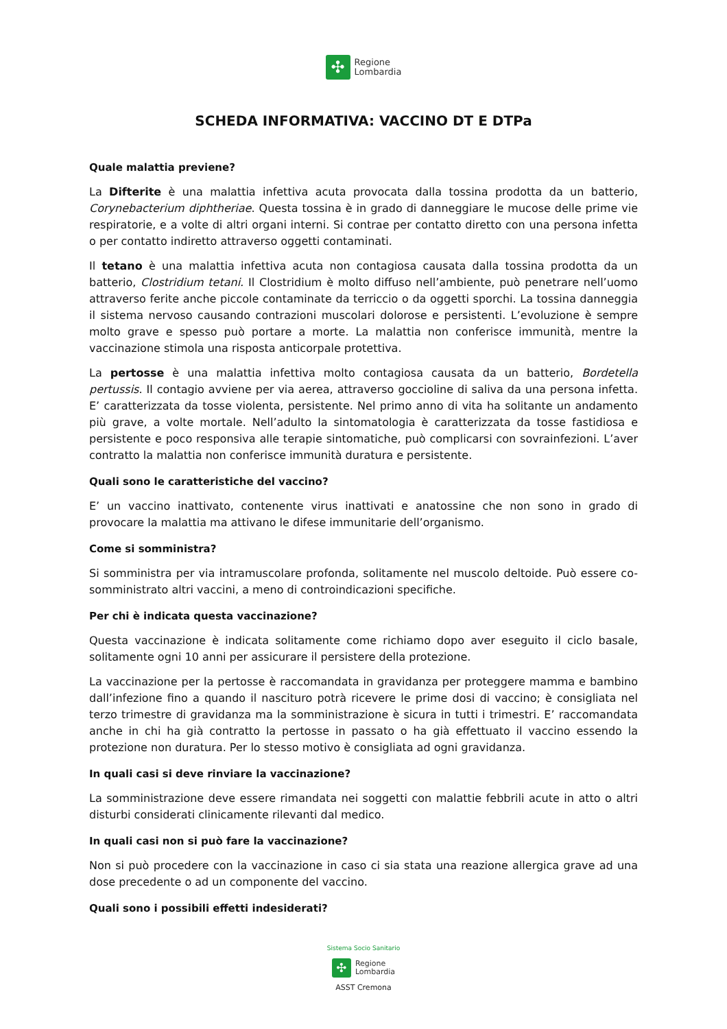✣
Regione
Lombardia
SCHEDA INFORMATIVA: VACCINO DT E DTPa
Quale malattia previene?
La Difterite è una malattia infettiva acuta provocata dalla tossina prodotta da un batterio, Corynebacterium diphtheriae. Questa tossina è in grado di danneggiare le mucose delle prime vie respiratorie, e a volte di altri organi interni. Si contrae per contatto diretto con una persona infetta o per contatto indiretto attraverso oggetti contaminati.
Il tetano è una malattia infettiva acuta non contagiosa causata dalla tossina prodotta da un batterio, Clostridium tetani. Il Clostridium è molto diffuso nell’ambiente, può penetrare nell’uomo attraverso ferite anche piccole contaminate da terriccio o da oggetti sporchi. La tossina danneggia il sistema nervoso causando contrazioni muscolari dolorose e persistenti. L’evoluzione è sempre molto grave e spesso può portare a morte. La malattia non conferisce immunità, mentre la vaccinazione stimola una risposta anticorpale protettiva.
La pertosse è una malattia infettiva molto contagiosa causata da un batterio, Bordetella pertussis. Il contagio avviene per via aerea, attraverso goccioline di saliva da una persona infetta. E’ caratterizzata da tosse violenta, persistente. Nel primo anno di vita ha solitante un andamento più grave, a volte mortale. Nell’adulto la sintomatologia è caratterizzata da tosse fastidiosa e persistente e poco responsiva alle terapie sintomatiche, può complicarsi con sovrainfezioni. L’aver contratto la malattia non conferisce immunità duratura e persistente.
Quali sono le caratteristiche del vaccino?
E’ un vaccino inattivato, contenente virus inattivati e anatossine che non sono in grado di provocare la malattia ma attivano le difese immunitarie dell’organismo.
Come si somministra?
Si somministra per via intramuscolare profonda, solitamente nel muscolo deltoide. Può essere co-somministrato altri vaccini, a meno di controindicazioni specifiche.
Per chi è indicata questa vaccinazione?
Questa vaccinazione è indicata solitamente come richiamo dopo aver eseguito il ciclo basale, solitamente ogni 10 anni per assicurare il persistere della protezione.
La vaccinazione per la pertosse è raccomandata in gravidanza per proteggere mamma e bambino dall’infezione fino a quando il nascituro potrà ricevere le prime dosi di vaccino; è consigliata nel terzo trimestre di gravidanza ma la somministrazione è sicura in tutti i trimestri. E’ raccomandata anche in chi ha già contratto la pertosse in passato o ha già effettuato il vaccino essendo la protezione non duratura. Per lo stesso motivo è consigliata ad ogni gravidanza.
In quali casi si deve rinviare la vaccinazione?
La somministrazione deve essere rimandata nei soggetti con malattie febbrili acute in atto o altri disturbi considerati clinicamente rilevanti dal medico.
In quali casi non si può fare la vaccinazione?
Non si può procedere con la vaccinazione in caso ci sia stata una reazione allergica grave ad una dose precedente o ad un componente del vaccino.
Quali sono i possibili effetti indesiderati?
Sistema Socio Sanitario
✣
Regione
Lombardia
ASST Cremona